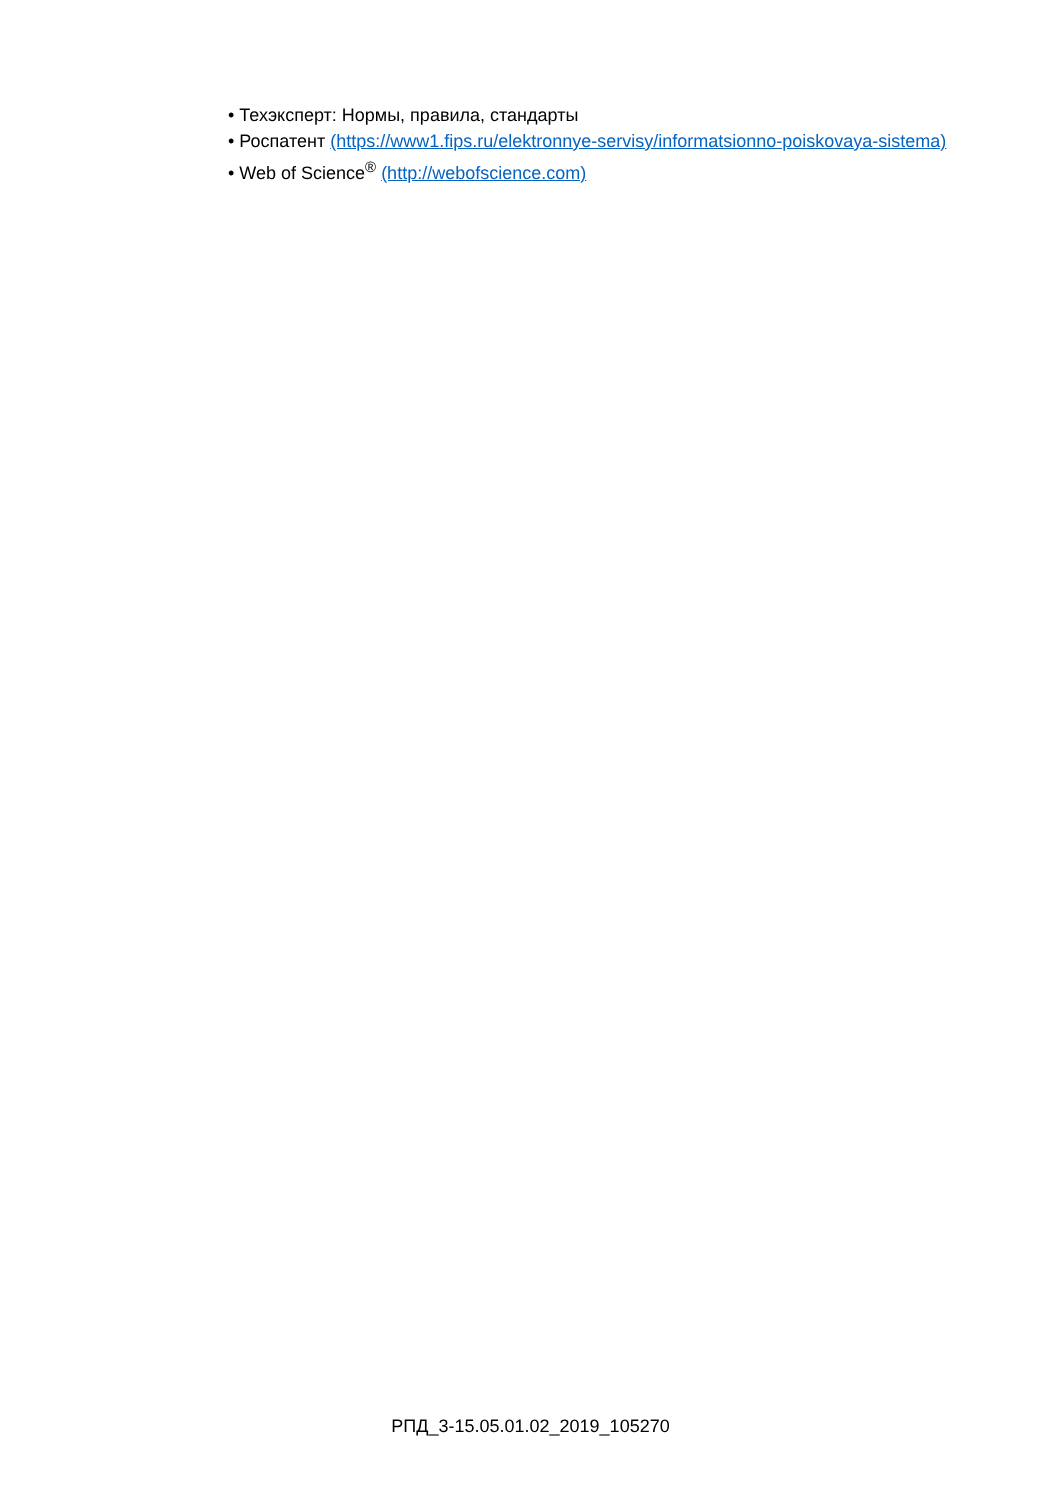• Техэксперт: Нормы, правила, стандарты
• Роспатент (https://www1.fips.ru/elektronnye-servisy/informatsionno-poiskovaya-sistema)
• Web of Science<sup>®</sup> (http://webofscience.com)
РПД_3-15.05.01.02_2019_105270